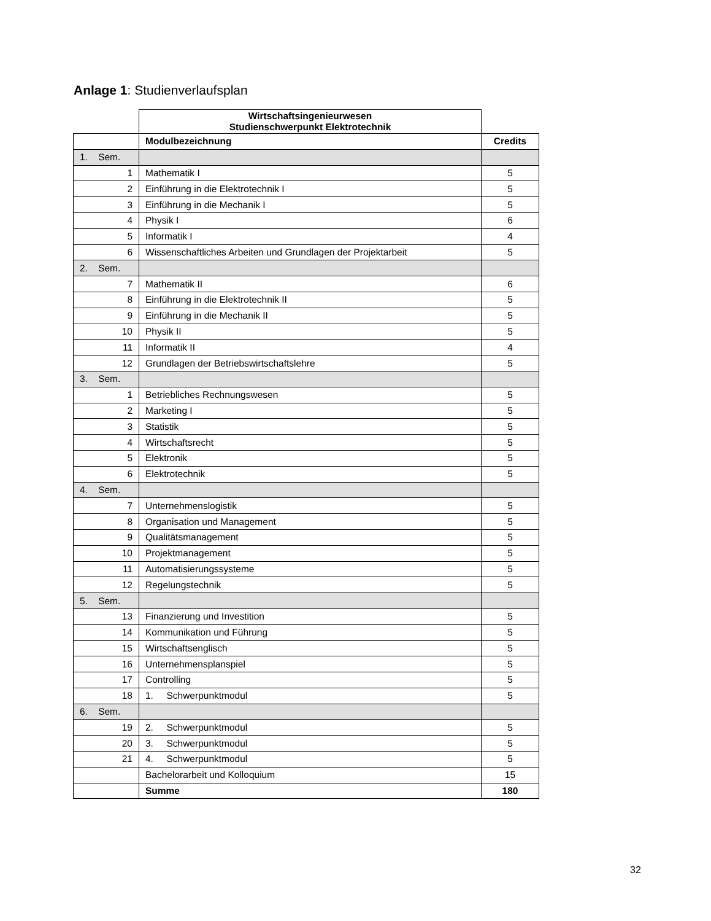Anlage 1: Studienverlaufsplan
| | Wirtschaftsingenieurwesen Studienschwerpunkt Elektrotechnik | |
| | Modulbezeichnung | Credits |
| 1. Sem. | | |
| 1 | Mathematik I | 5 |
| 2 | Einführung in die Elektrotechnik I | 5 |
| 3 | Einführung in die Mechanik I | 5 |
| 4 | Physik I | 6 |
| 5 | Informatik I | 4 |
| 6 | Wissenschaftliches Arbeiten und Grundlagen der Projektarbeit | 5 |
| 2. Sem. | | |
| 7 | Mathematik II | 6 |
| 8 | Einführung in die Elektrotechnik II | 5 |
| 9 | Einführung in die Mechanik II | 5 |
| 10 | Physik II | 5 |
| 11 | Informatik II | 4 |
| 12 | Grundlagen der Betriebswirtschaftslehre | 5 |
| 3. Sem. | | |
| 1 | Betriebliches Rechnungswesen | 5 |
| 2 | Marketing I | 5 |
| 3 | Statistik | 5 |
| 4 | Wirtschaftsrecht | 5 |
| 5 | Elektronik | 5 |
| 6 | Elektrotechnik | 5 |
| 4. Sem. | | |
| 7 | Unternehmenslogistik | 5 |
| 8 | Organisation und Management | 5 |
| 9 | Qualitätsmanagement | 5 |
| 10 | Projektmanagement | 5 |
| 11 | Automatisierungssysteme | 5 |
| 12 | Regelungstechnik | 5 |
| 5. Sem. | | |
| 13 | Finanzierung und Investition | 5 |
| 14 | Kommunikation und Führung | 5 |
| 15 | Wirtschaftsenglisch | 5 |
| 16 | Unternehmensplanspiel | 5 |
| 17 | Controlling | 5 |
| 18 | 1. Schwerpunktmodul | 5 |
| 6. Sem. | | |
| 19 | 2. Schwerpunktmodul | 5 |
| 20 | 3. Schwerpunktmodul | 5 |
| 21 | 4. Schwerpunktmodul | 5 |
| | Bachelorarbeit und Kolloquium | 15 |
| | Summe | 180 |
32